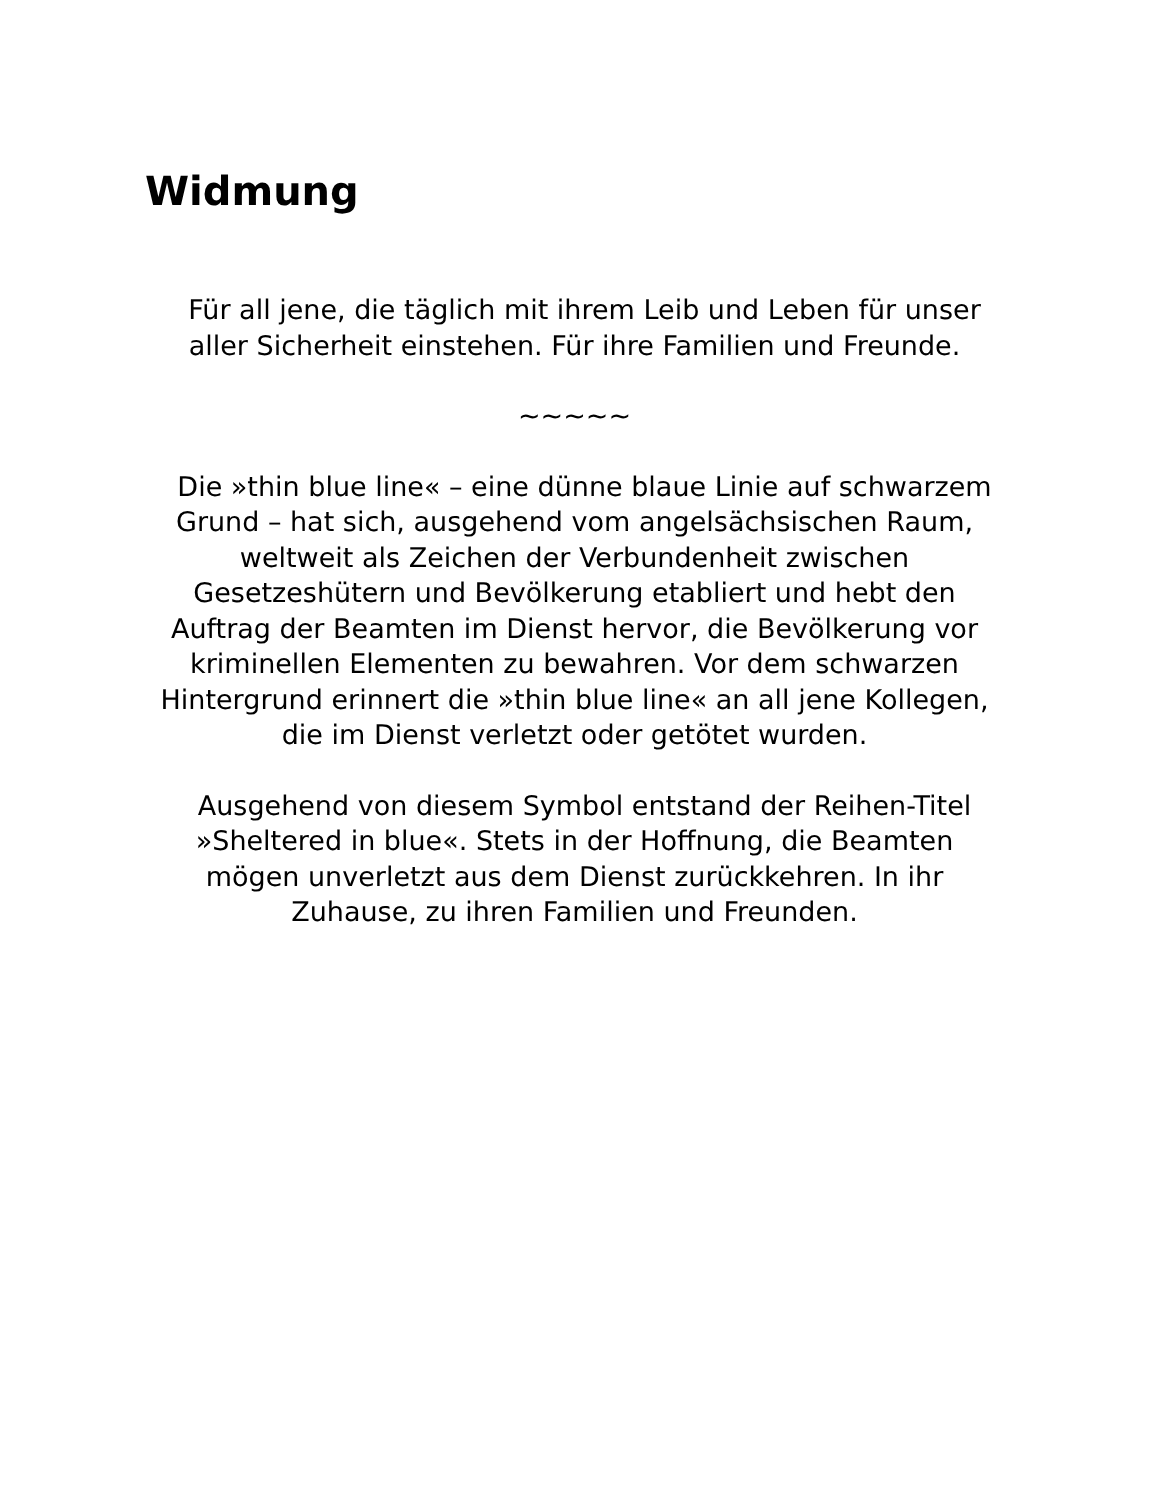Widmung
Für all jene, die täglich mit ihrem Leib und Leben für unser aller Sicherheit einstehen. Für ihre Familien und Freunde.
~~~~~
Die »thin blue line« – eine dünne blaue Linie auf schwarzem Grund – hat sich, ausgehend vom angelsächsischen Raum, weltweit als Zeichen der Verbundenheit zwischen Gesetzeshütern und Bevölkerung etabliert und hebt den Auftrag der Beamten im Dienst hervor, die Bevölkerung vor kriminellen Elementen zu bewahren. Vor dem schwarzen Hintergrund erinnert die »thin blue line« an all jene Kollegen, die im Dienst verletzt oder getötet wurden.
Ausgehend von diesem Symbol entstand der Reihen-Titel »Sheltered in blue«. Stets in der Hoffnung, die Beamten mögen unverletzt aus dem Dienst zurückkehren. In ihr Zuhause, zu ihren Familien und Freunden.